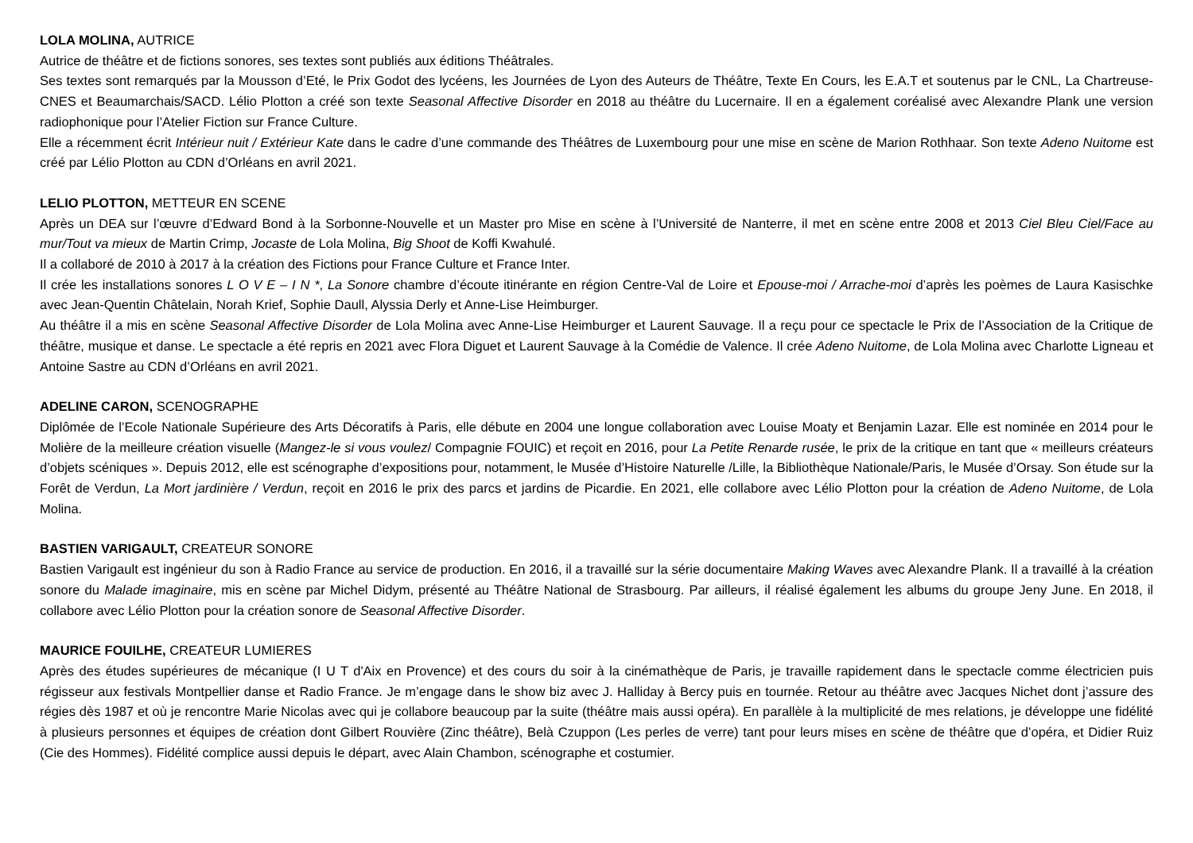LOLA MOLINA, AUTRICE
Autrice de théâtre et de fictions sonores, ses textes sont publiés aux éditions Théâtrales.
Ses textes sont remarqués par la Mousson d’Eté, le Prix Godot des lycéens, les Journées de Lyon des Auteurs de Théâtre, Texte En Cours, les E.A.T et soutenus par le CNL, La Chartreuse- CNES et Beaumarchais/SACD. Lélio Plotton a créé son texte Seasonal Affective Disorder en 2018 au théâtre du Lucernaire. Il en a également coréalisé avec Alexandre Plank une version radiophonique pour l’Atelier Fiction sur France Culture.
Elle a récemment écrit Intérieur nuit / Extérieur Kate dans le cadre d’une commande des Théâtres de Luxembourg pour une mise en scène de Marion Rothhaar. Son texte Adeno Nuitome est créé par Lélio Plotton au CDN d’Orléans en avril 2021.
LELIO PLOTTON, METTEUR EN SCENE
Après un DEA sur l’œuvre d’Edward Bond à la Sorbonne-Nouvelle et un Master pro Mise en scène à l’Université de Nanterre, il met en scène entre 2008 et 2013 Ciel Bleu Ciel/Face au mur/Tout va mieux de Martin Crimp, Jocaste de Lola Molina, Big Shoot de Koffi Kwahulé.
Il a collaboré de 2010 à 2017 à la création des Fictions pour France Culture et France Inter.
Il crée les installations sonores L O V E – I N *, La Sonore chambre d’écoute itinérante en région Centre-Val de Loire et Epouse-moi / Arrache-moi d’après les poèmes de Laura Kasischke avec Jean-Quentin Châtelain, Norah Krief, Sophie Daull, Alyssia Derly et Anne-Lise Heimburger.
Au théâtre il a mis en scène Seasonal Affective Disorder de Lola Molina avec Anne-Lise Heimburger et Laurent Sauvage. Il a reçu pour ce spectacle le Prix de l’Association de la Critique de théâtre, musique et danse. Le spectacle a été repris en 2021 avec Flora Diguet et Laurent Sauvage à la Comédie de Valence. Il crée Adeno Nuitome, de Lola Molina avec Charlotte Ligneau et Antoine Sastre au CDN d’Orléans en avril 2021.
ADELINE CARON, SCENOGRAPHE
Diplômée de l’Ecole Nationale Supérieure des Arts Décoratifs à Paris, elle débute en 2004 une longue collaboration avec Louise Moaty et Benjamin Lazar. Elle est nominée en 2014 pour le Molière de la meilleure création visuelle (Mangez-le si vous voulez/ Compagnie FOUIC) et reçoit en 2016, pour La Petite Renarde rusée, le prix de la critique en tant que « meilleurs créateurs d’objets scéniques ». Depuis 2012, elle est scénographe d’expositions pour, notamment, le Musée d’Histoire Naturelle /Lille, la Bibliothèque Nationale/Paris, le Musée d’Orsay. Son étude sur la Forêt de Verdun, La Mort jardinière / Verdun, reçoit en 2016 le prix des parcs et jardins de Picardie. En 2021, elle collabore avec Lélio Plotton pour la création de Adeno Nuitome, de Lola Molina.
BASTIEN VARIGAULT, CREATEUR SONORE
Bastien Varigault est ingénieur du son à Radio France au service de production. En 2016, il a travaillé sur la série documentaire Making Waves avec Alexandre Plank. Il a travaillé à la création sonore du Malade imaginaire, mis en scène par Michel Didym, présenté au Théâtre National de Strasbourg. Par ailleurs, il réalisé également les albums du groupe Jeny June. En 2018, il collabore avec Lélio Plotton pour la création sonore de Seasonal Affective Disorder.
MAURICE FOUILHE, CREATEUR LUMIERES
Après des études supérieures de mécanique (I U T d'Aix en Provence) et des cours du soir à la cinémathèque de Paris, je travaille rapidement dans le spectacle comme électricien puis régisseur aux festivals Montpellier danse et Radio France. Je m’engage dans le show biz avec J. Halliday à Bercy puis en tournée. Retour au théâtre avec Jacques Nichet dont j’assure des régies dès 1987 et où je rencontre Marie Nicolas avec qui je collabore beaucoup par la suite (théâtre mais aussi opéra). En parallèle à la multiplicité de mes relations, je développe une fidélité à plusieurs personnes et équipes de création dont Gilbert Rouvière (Zinc théâtre), Belà Czuppon (Les perles de verre) tant pour leurs mises en scène de théâtre que d’opéra, et Didier Ruiz (Cie des Hommes). Fidélité complice aussi depuis le départ, avec Alain Chambon, scénographe et costumier.